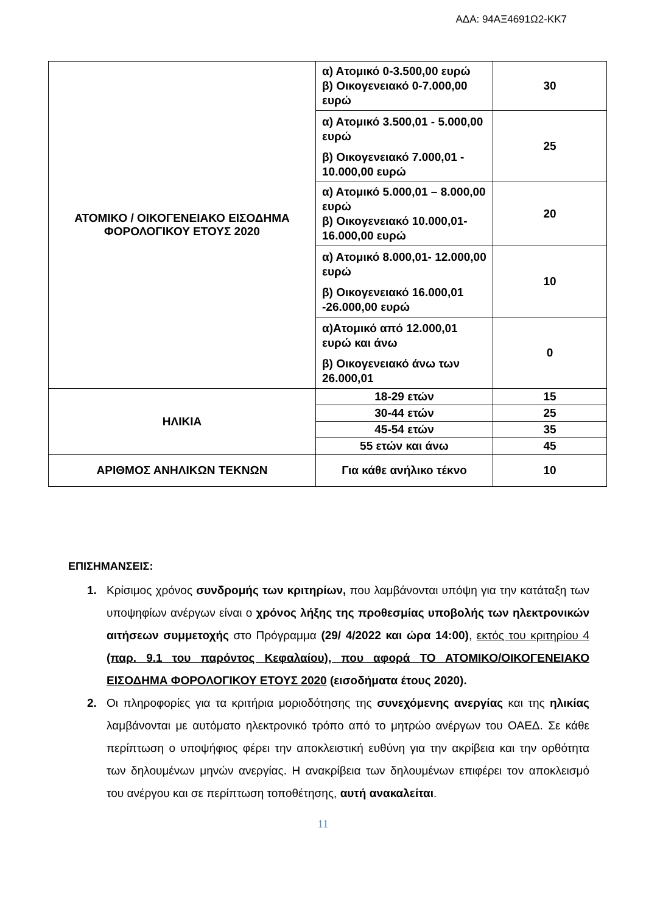ΑΔΑ: 94ΑΞ4691Ω2-ΚΚ7
| ΑΤΟΜΙΚΟ / ΟΙΚΟΓΕΝΕΙΑΚΟ ΕΙΣΟΔΗΜΑ ΦΟΡΟΛΟΓΙΚΟΥ ΕΤΟΥΣ 2020 | α) Ατομικό 0-3.500,00 ευρώ β) Οικογενειακό 0-7.000,00 ευρώ | 30 |
| | α) Ατομικό 3.500,01 - 5.000,00 ευρώ β) Οικογενειακό 7.000,01 - 10.000,00 ευρώ | 25 |
| | α) Ατομικό 5.000,01 – 8.000,00 ευρώ β) Οικογενειακό 10.000,01- 16.000,00 ευρώ | 20 |
| | α) Ατομικό 8.000,01- 12.000,00 ευρώ β) Οικογενειακό 16.000,01 -26.000,00 ευρώ | 10 |
| | α)Ατομικό από 12.000,01 ευρώ και άνω β) Οικογενειακό άνω των 26.000,01 | 0 |
| ΗΛΙΚΙΑ | 18-29 ετών | 15 |
| | 30-44 ετών | 25 |
| | 45-54 ετών | 35 |
| | 55 ετών και άνω | 45 |
| ΑΡΙΘΜΟΣ ΑΝΗΛΙΚΩΝ ΤΕΚΝΩΝ | Για κάθε ανήλικο τέκνο | 10 |
ΕΠΙΣΗΜΑΝΣΕΙΣ:
1. Κρίσιμος χρόνος συνδρομής των κριτηρίων, που λαμβάνονται υπόψη για την κατάταξη των υποψηφίων ανέργων είναι ο χρόνος λήξης της προθεσμίας υποβολής των ηλεκτρονικών αιτήσεων συμμετοχής στο Πρόγραμμα (29/ 4/2022 και ώρα 14:00), εκτός του κριτηρίου 4 (παρ. 9.1 του παρόντος Κεφαλαίου), που αφορά ΤΟ ΑΤΟΜΙΚΟ/ΟΙΚΟΓΕΝΕΙΑΚΟ ΕΙΣΟΔΗΜΑ ΦΟΡΟΛΟΓΙΚΟΥ ΕΤΟΥΣ 2020 (εισοδήματα έτους 2020).
2. Οι πληροφορίες για τα κριτήρια μοριοδότησης της συνεχόμενης ανεργίας και της ηλικίας λαμβάνονται με αυτόματο ηλεκτρονικό τρόπο από το μητρώο ανέργων του ΟΑΕΔ. Σε κάθε περίπτωση ο υποψήφιος φέρει την αποκλειστική ευθύνη για την ακρίβεια και την ορθότητα των δηλουμένων μηνών ανεργίας. Η ανακρίβεια των δηλουμένων επιφέρει τον αποκλεισμό του ανέργου και σε περίπτωση τοποθέτησης, αυτή ανακαλείται.
11